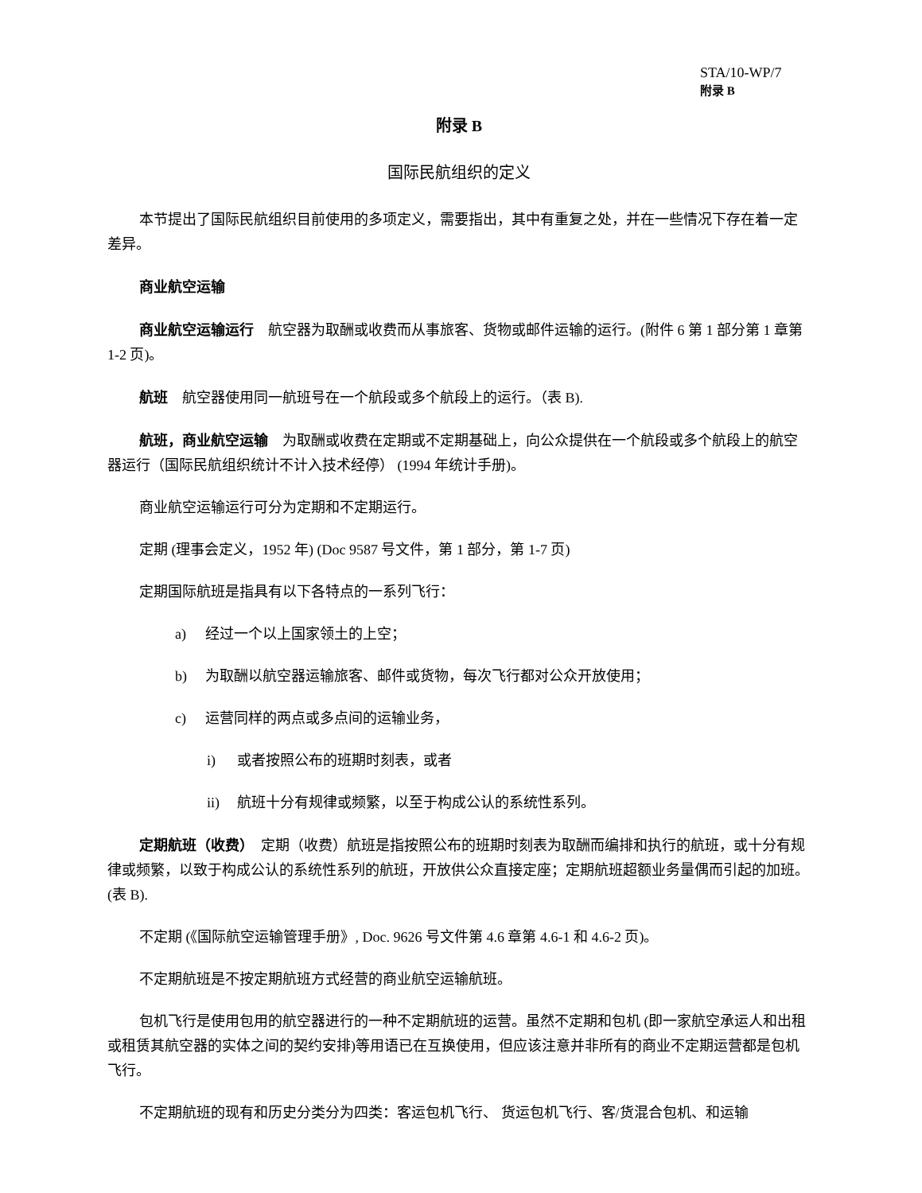STA/10-WP/7
附录 B
附录 B
国际民航组织的定义
本节提出了国际民航组织目前使用的多项定义，需要指出，其中有重复之处，并在一些情况下存在着一定差异。
商业航空运输
商业航空运输运行　航空器为取酬或收费而从事旅客、货物或邮件运输的运行。(附件 6 第 1 部分第 1 章第 1-2 页)。
航班　航空器使用同一航班号在一个航段或多个航段上的运行。（表 B).
航班，商业航空运输　为取酬或收费在定期或不定期基础上，向公众提供在一个航段或多个航段上的航空器运行（国际民航组织统计不计入技术经停） (1994 年统计手册)。
商业航空运输运行可分为定期和不定期运行。
定期 (理事会定义，1952 年) (Doc 9587 号文件，第 1 部分，第 1-7 页)
定期国际航班是指具有以下各特点的一系列飞行：
a) 经过一个以上国家领土的上空；
b) 为取酬以航空器运输旅客、邮件或货物，每次飞行都对公众开放使用；
c) 运营同样的两点或多点间的运输业务，
i) 或者按照公布的班期时刻表，或者
ii) 航班十分有规律或频繁，以至于构成公认的系统性系列。
定期航班（收费）　定期（收费）航班是指按照公布的班期时刻表为取酬而编排和执行的航班，或十分有规律或频繁，以致于构成公认的系统性系列的航班，开放供公众直接定座；定期航班超额业务量偶而引起的加班。(表 B).
不定期 (《国际航空运输管理手册》, Doc. 9626 号文件第 4.6 章第 4.6-1 和 4.6-2 页)。
不定期航班是不按定期航班方式经营的商业航空运输航班。
包机飞行是使用包用的航空器进行的一种不定期航班的运营。虽然不定期和包机 (即一家航空承运人和出租或租赁其航空器的实体之间的契约安排)等用语已在互换使用，但应该注意并非所有的商业不定期运营都是包机飞行。
不定期航班的现有和历史分类分为四类：客运包机飞行、 货运包机飞行、客/货混合包机、和运输